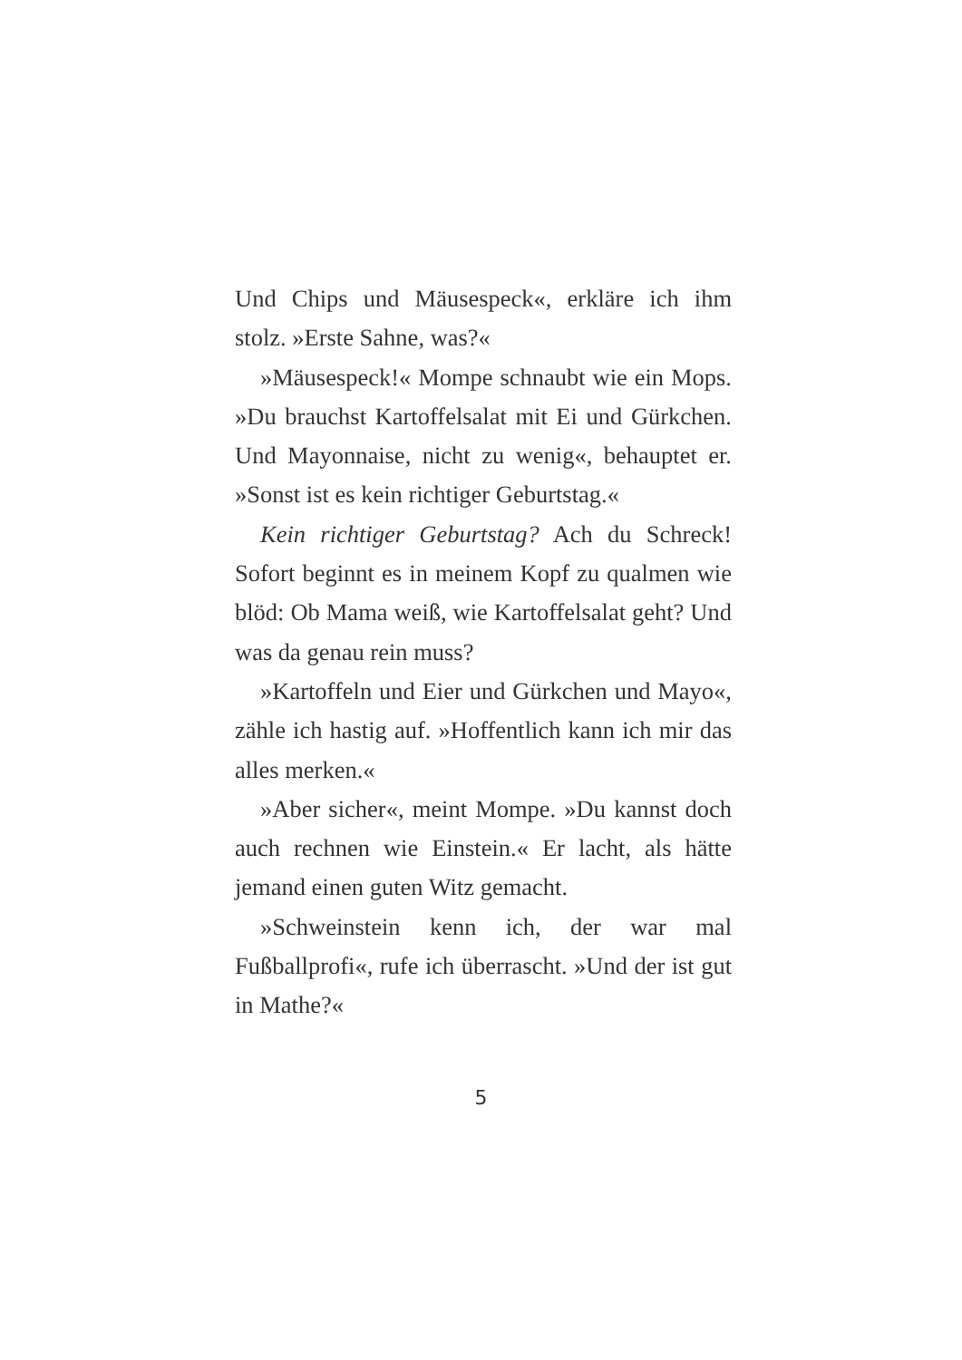Und Chips und Mäusespeck«, erkläre ich ihm stolz. »Erste Sahne, was?«
»Mäusespeck!« Mompe schnaubt wie ein Mops. »Du brauchst Kartoffelsalat mit Ei und Gürkchen. Und Mayonnaise, nicht zu wenig«, behauptet er. »Sonst ist es kein richtiger Geburtstag.«
Kein richtiger Geburtstag? Ach du Schreck! Sofort beginnt es in meinem Kopf zu qualmen wie blöd: Ob Mama weiß, wie Kartoffelsalat geht? Und was da genau rein muss?
»Kartoffeln und Eier und Gürkchen und Mayo«, zähle ich hastig auf. »Hoffentlich kann ich mir das alles merken.«
»Aber sicher«, meint Mompe. »Du kannst doch auch rechnen wie Einstein.« Er lacht, als hätte jemand einen guten Witz gemacht.
»Schweinstein kenn ich, der war mal Fußballprofi«, rufe ich überrascht. »Und der ist gut in Mathe?«
5